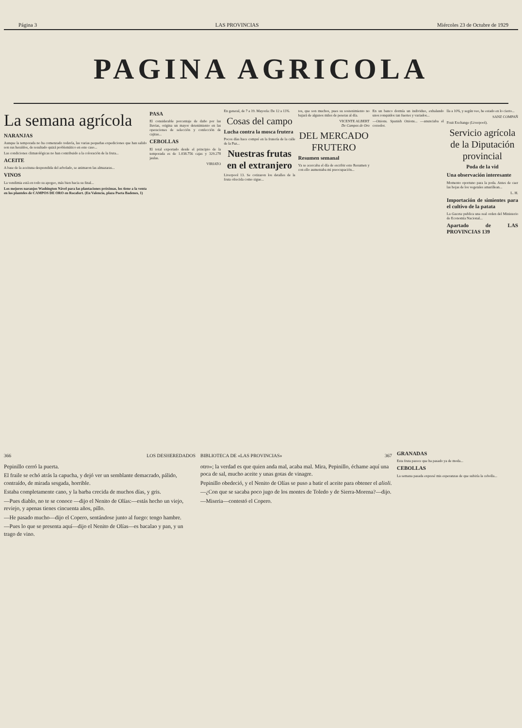Página 3 LAS PROVINCIAS Miércoles 23 de Octubre de 1929
PAGINA AGRICOLA
La semana agrícola
NARANJAS
Aunque la temporada no ha comenzado todavía, las varias pequeñas expediciones que han salido son sus heraldos, de resultado quizá problemático en este caso...
Las condiciones climatológicas no han contribuido a la coloración de la fruta...
ACEITE
A base de la aceituna desprendida del arbolado, se animaron las almazaras...
VINOS
La vendimia está en todo su apogeo, más bien hacia su final...
Los mejores naranjos Washington Nável para las plantaciones próximas, los tiene a la venta en los planteles de CAMPOS DE ORO en Rocafort. (En Valencia, plaza Poeta Badenes, 1)
PASA
El considerable porcentaje de daño por las lluvias, origina un mayor detenimiento en las operaciones de selección y confección de cajitas...
CEBOLLAS
El total exportado desde el principio de la temporada es de 1.038.756 cajas y 329.278 jaulas.
VIRIATO
En general, de 7 a 19. Mayoría: De 12 a 13'6.
Cosas del campo
Lucha contra la mosca frutera
Pocos días hace compré en la frutería de la calle de la Paz...
Nuestras frutas en el extranjero
Liverpool 13. Se cotizaron los detalles de la fruta ofrecida como sigue...
tos, que son muchos, pues su sostenimiento no bajará de algunos miles de pesetas al día.
VICENTE ALBERT
De Campos de Oro
DEL MERCADO FRUTERO
Resumen semanal
Ya se acercaba el día de escribir este Resumen y con ello aumentaba mi preocupación...
En un banco dormía un individuo, exhalando unos ronquidos tan fuertes y variados...
—Onions. Spanish Onions... —anunciaba el corredor.
lla a 10'6, y según veo, he estado en lo cierto...
SANZ COMPAÑ
Fruit Exchange (Liverpool).
Servicio agrícola de la Diputación provincial
Poda de la vid
Una observación interesante
Momento oportuno para la poda. Antes de caer las hojas de los vegetales amarillean...
L. H.
Importación de simientes para el cultivo de la patata
La Gaceta publica una real orden del Ministerio de Economía Nacional...
Apartado de LAS PROVINCIAS 139
366 LOS DESHEREDADOS
Pepinillo cerró la puerta.
El fraile se echó atrás la capucha, y dejó ver un semblante demacrado, pálido, contraído, de mirada sesgada, horrible.
Estaba completamente cano, y la barba crecida de muchos días, y gris.
—Pues diablo, no te se conoce —dijo el Nenito de Olías:—estás hecho un viejo, reviejo, y apenas tienes cincuenta años, pillo.
—He pasado mucho—dijo el Copero, sentándose junto al fuego: tengo hambre.
—Pues lo que se presenta aquí—dijo el Nenito de Olías—es bacalao y pan, y un trago de vino.
BIBLIOTECA DE «LAS PROVINCIAS» 367
otro»; la verdad es que quien anda mal, acaba mal. Mira, Pepinillo, échame aquí una poca de sal, mucho aceite y unas gotas de vinagre.
Pepinillo obedeció, y el Nenito de Olías se puso a batir el aceite para obtener el alioli.
—¿Con que se sacaba poco jugo de los montes de Toledo y de Sierra-Morena?—dijo.
—Miseria—contestó el Copero.
GRANADAS
Esta fruta parece que ha pasado ya de moda...
CEBOLLAS
La semana pasada expresé mis esperanzas de que subiría la cebolla...